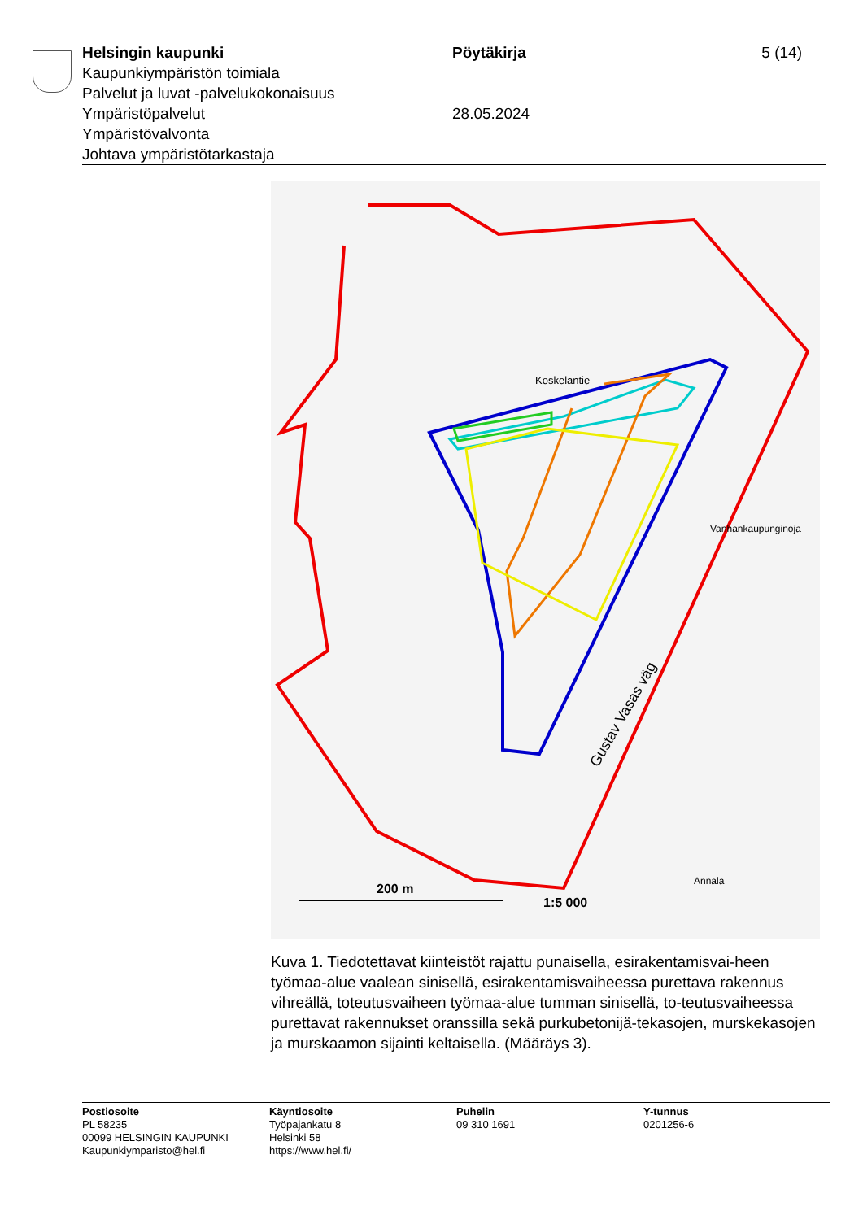Helsingin kaupunki
Kaupunkiympäristön toimiala
Palvelut ja luvat -palvelukokonaisuus
Ympäristöpalvelut
Ympäristövalvonta
Johtava ympäristötarkastaja
Pöytäkirja
28.05.2024
5 (14)
200 m
1:5 000
Gustav Vasas väg
Koskelantie
Vanhankaupunginoja
Annala
Kuva 1. Tiedotettavat kiinteistöt rajattu punaisella, esirakentamisvai-heen työmaa-alue vaalean sinisellä, esirakentamisvaiheessa purettava rakennus vihreällä, toteutusvaiheen työmaa-alue tumman sinisellä, to-teutusvaiheessa purettavat rakennukset oranssilla sekä purkubetonijä-tekasojen, murskekasojen ja murskaamon sijainti keltaisella. (Määräys 3).
Postiosoite
PL 58235
00099 HELSINGIN KAUPUNKI
Kaupunkiymparisto@hel.fi
Käyntiosoite
Työpajankatu 8
Helsinki 58
https://www.hel.fi/
Puhelin
09 310 1691
Y-tunnus
0201256-6